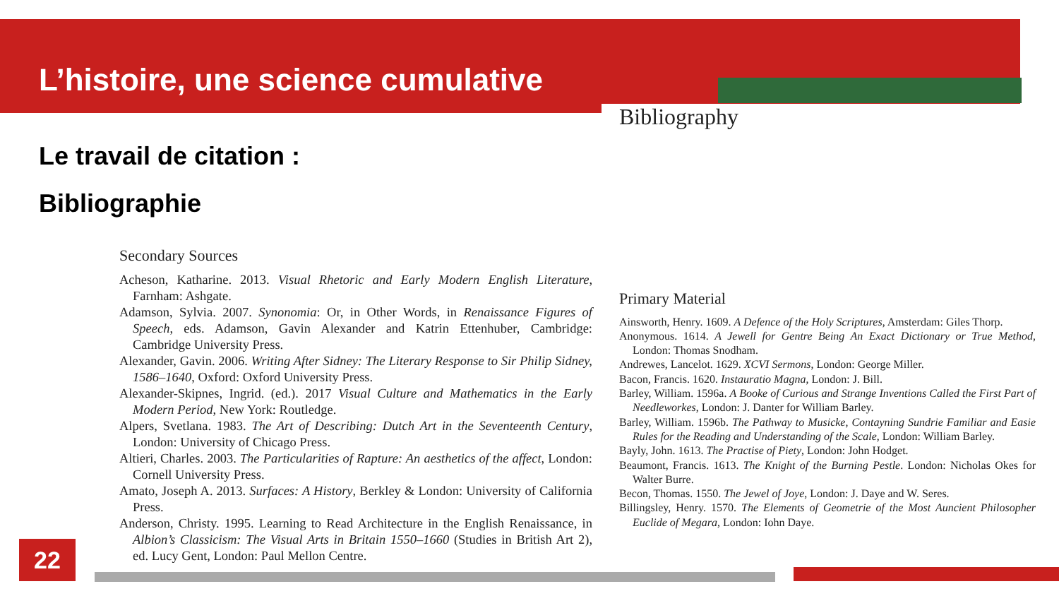L’histoire, une science cumulative
Le travail de citation :
Bibliographie
Secondary Sources
Acheson, Katharine. 2013. Visual Rhetoric and Early Modern English Literature, Farnham: Ashgate.
Adamson, Sylvia. 2007. Synonomia: Or, in Other Words, in Renaissance Figures of Speech, eds. Adamson, Gavin Alexander and Katrin Ettenhuber, Cambridge: Cambridge University Press.
Alexander, Gavin. 2006. Writing After Sidney: The Literary Response to Sir Philip Sidney, 1586–1640, Oxford: Oxford University Press.
Alexander-Skipnes, Ingrid. (ed.). 2017 Visual Culture and Mathematics in the Early Modern Period, New York: Routledge.
Alpers, Svetlana. 1983. The Art of Describing: Dutch Art in the Seventeenth Century, London: University of Chicago Press.
Altieri, Charles. 2003. The Particularities of Rapture: An aesthetics of the affect, London: Cornell University Press.
Amato, Joseph A. 2013. Surfaces: A History, Berkley & London: University of California Press.
Anderson, Christy. 1995. Learning to Read Architecture in the English Renaissance, in Albion’s Classicism: The Visual Arts in Britain 1550–1660 (Studies in British Art 2), ed. Lucy Gent, London: Paul Mellon Centre.
Bibliography
Primary Material
Ainsworth, Henry. 1609. A Defence of the Holy Scriptures, Amsterdam: Giles Thorp.
Anonymous. 1614. A Jewell for Gentre Being An Exact Dictionary or True Method, London: Thomas Snodham.
Andrewes, Lancelot. 1629. XCVI Sermons, London: George Miller.
Bacon, Francis. 1620. Instauratio Magna, London: J. Bill.
Barley, William. 1596a. A Booke of Curious and Strange Inventions Called the First Part of Needleworkes, London: J. Danter for William Barley.
Barley, William. 1596b. The Pathway to Musicke, Contayning Sundrie Familiar and Easie Rules for the Reading and Understanding of the Scale, London: William Barley.
Bayly, John. 1613. The Practise of Piety, London: John Hodget.
Beaumont, Francis. 1613. The Knight of the Burning Pestle. London: Nicholas Okes for Walter Burre.
Becon, Thomas. 1550. The Jewel of Joye, London: J. Daye and W. Seres.
Billingsley, Henry. 1570. The Elements of Geometrie of the Most Auncient Philosopher Euclide of Megara, London: Iohn Daye.
22